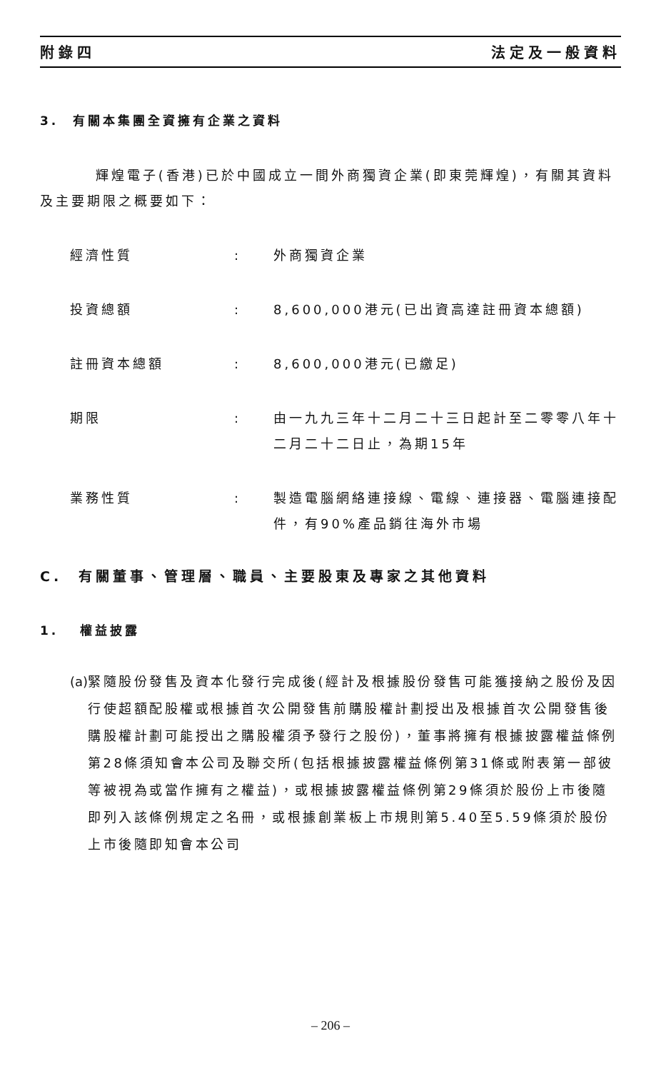附錄四 法定及一般資料
3. 有關本集團全資擁有企業之資料
輝煌電子(香港)已於中國成立一間外商獨資企業(即東莞輝煌)，有關其資料及主要期限之概要如下：
經濟性質 : 外商獨資企業
投資總額 : 8,600,000港元(已出資高達註冊資本總額)
註冊資本總額 : 8,600,000港元(已繳足)
期限 : 由一九九三年十二月二十三日起計至二零零八年十二月二十二日止，為期15年
業務性質 : 製造電腦網絡連接線、電線、連接器、電腦連接配件，有90%產品銷往海外市場
C. 有關董事、管理層、職員、主要股東及專家之其他資料
1. 權益披露
(a) 緊隨股份發售及資本化發行完成後(經計及根據股份發售可能獲接納之股份及因行使超額配股權或根據首次公開發售前購股權計劃授出及根據首次公開發售後購股權計劃可能授出之購股權須予發行之股份)，董事將擁有根據披露權益條例第28條須知會本公司及聯交所(包括根據披露權益條例第31條或附表第一部彼等被視為或當作擁有之權益)，或根據披露權益條例第29條須於股份上市後隨即列入該條例規定之名冊，或根據創業板上市規則第5.40至5.59條須於股份上市後隨即知會本公司
– 206 –